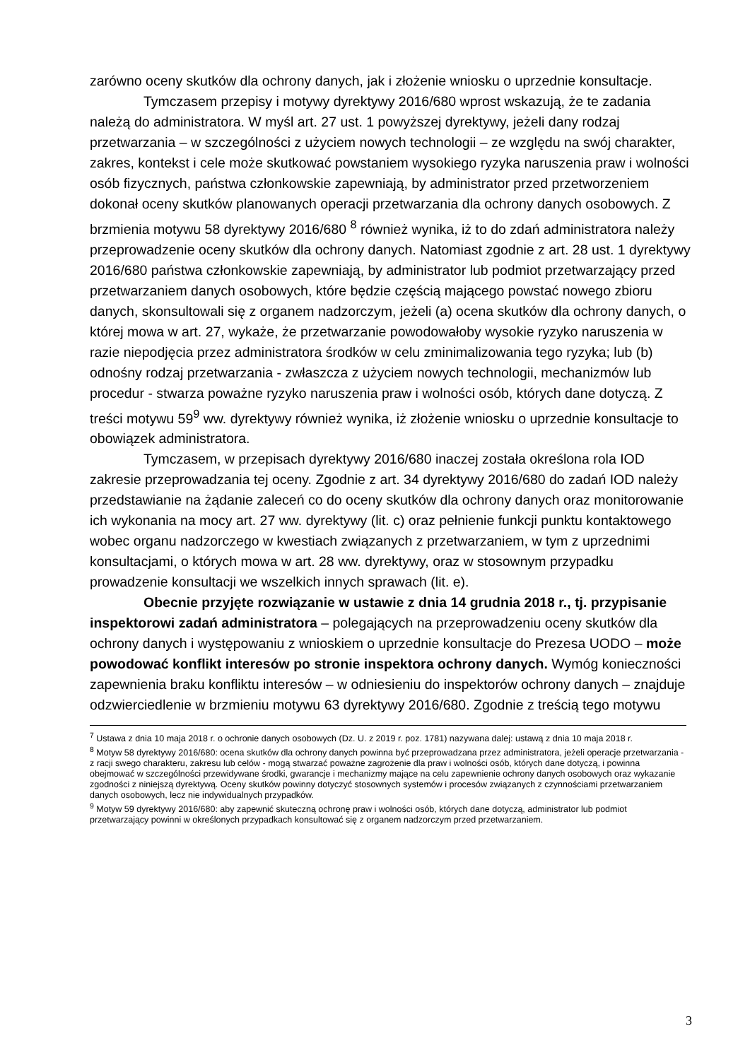zarówno oceny skutków dla ochrony danych, jak i złożenie wniosku o uprzednie konsultacje.
Tymczasem przepisy i motywy dyrektywy 2016/680 wprost wskazują, że te zadania należą do administratora. W myśl art. 27 ust. 1 powyższej dyrektywy, jeżeli dany rodzaj przetwarzania – w szczególności z użyciem nowych technologii – ze względu na swój charakter, zakres, kontekst i cele może skutkować powstaniem wysokiego ryzyka naruszenia praw i wolności osób fizycznych, państwa członkowskie zapewniają, by administrator przed przetworzeniem dokonał oceny skutków planowanych operacji przetwarzania dla ochrony danych osobowych. Z brzmienia motywu 58 dyrektywy 2016/680 <sup>8</sup> również wynika, iż to do zdań administratora należy przeprowadzenie oceny skutków dla ochrony danych. Natomiast zgodnie z art. 28 ust. 1 dyrektywy 2016/680 państwa członkowskie zapewniają, by administrator lub podmiot przetwarzający przed przetwarzaniem danych osobowych, które będzie częścią mającego powstać nowego zbioru danych, skonsultowali się z organem nadzorczym, jeżeli (a) ocena skutków dla ochrony danych, o której mowa w art. 27, wykaże, że przetwarzanie powodowałoby wysokie ryzyko naruszenia w razie niepodjęcia przez administratora środków w celu zminimalizowania tego ryzyka; lub (b) odnośny rodzaj przetwarzania - zwłaszcza z użyciem nowych technologii, mechanizmów lub procedur - stwarza poważne ryzyko naruszenia praw i wolności osób, których dane dotyczą. Z treści motywu 59<sup>9</sup> ww. dyrektywy również wynika, iż złożenie wniosku o uprzednie konsultacje to obowiązek administratora.
Tymczasem, w przepisach dyrektywy 2016/680 inaczej została określona rola IOD zakresie przeprowadzania tej oceny. Zgodnie z art. 34 dyrektywy 2016/680 do zadań IOD należy przedstawianie na żądanie zaleceń co do oceny skutków dla ochrony danych oraz monitorowanie ich wykonania na mocy art. 27 ww. dyrektywy (lit. c) oraz pełnienie funkcji punktu kontaktowego wobec organu nadzorczego w kwestiach związanych z przetwarzaniem, w tym z uprzednimi konsultacjami, o których mowa w art. 28 ww. dyrektywy, oraz w stosownym przypadku prowadzenie konsultacji we wszelkich innych sprawach (lit. e).
Obecnie przyjęte rozwiązanie w ustawie z dnia 14 grudnia 2018 r., tj. przypisanie inspektorowi zadań administratora – polegających na przeprowadzeniu oceny skutków dla ochrony danych i występowaniu z wnioskiem o uprzednie konsultacje do Prezesa UODO – może powodować konflikt interesów po stronie inspektora ochrony danych. Wymóg konieczności zapewnienia braku konfliktu interesów – w odniesieniu do inspektorów ochrony danych – znajduje odzwierciedlenie w brzmieniu motywu 63 dyrektywy 2016/680. Zgodnie z treścią tego motywu
<sup>7</sup> Ustawa z dnia 10 maja 2018 r. o ochronie danych osobowych (Dz. U. z 2019 r. poz. 1781) nazywana dalej: ustawą z dnia 10 maja 2018 r.
<sup>8</sup> Motyw 58 dyrektywy 2016/680: ocena skutków dla ochrony danych powinna być przeprowadzana przez administratora, jeżeli operacje przetwarzania - z racji swego charakteru, zakresu lub celów - mogą stwarzać poważne zagrożenie dla praw i wolności osób, których dane dotyczą, i powinna obejmować w szczególności przewidywane środki, gwarancje i mechanizmy mające na celu zapewnienie ochrony danych osobowych oraz wykazanie zgodności z niniejszą dyrektywą. Oceny skutków powinny dotyczyć stosownych systemów i procesów związanych z czynnościami przetwarzaniem danych osobowych, lecz nie indywidualnych przypadków.
<sup>9</sup> Motyw 59 dyrektywy 2016/680: aby zapewnić skuteczną ochronę praw i wolności osób, których dane dotyczą, administrator lub podmiot przetwarzający powinni w określonych przypadkach konsultować się z organem nadzorczym przed przetwarzaniem.
3